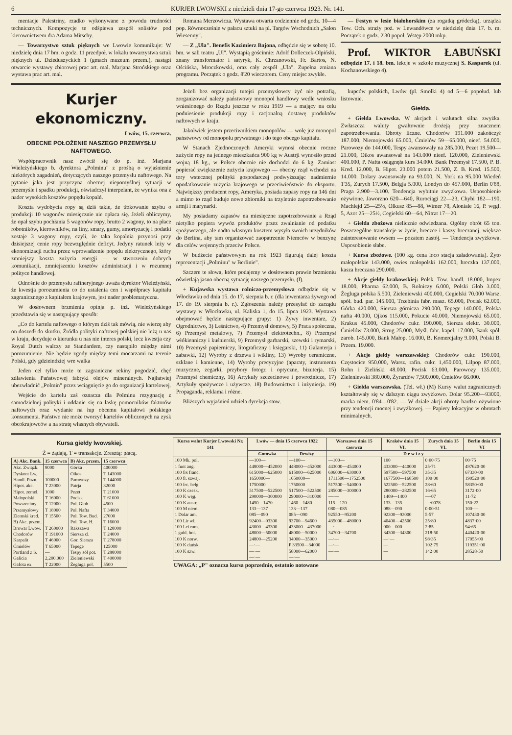6 KURJER LWOWSKI z niedzieli dnia 17-go czerwca 1923. Nr. 141.
mentacje Palestriny, rzadko wykonywane z powodu trudności technicznych. Kompozycje te odśpiewa zespół solistów pod kierownictwem dra Adama Mitschy.
— Towarzystwo sztuk pięknych we Lwowie komunikuje: W niedzielę dnia 17 bm. o godz. 11 przedpoł. w lokalu towarzystwa sztuk pięknych ul. Dzieduszyckich 1 (gmach muzeum przem.), nastąpi otwarcie wystawy zbiorowej prac art. mal. Marjana Strońskiego oraz wystawa prac art. mal.
Romana Merzowicza. Wystawa otwarta codziennie od godz. 10—4 pop. Równocześnie w pałacu sztuki na pl. Targów Wschodnich „Salon Wiesenny".
— Z „Ula". Benefis Kazimierz Bajona, odbędzie się w sobotę 10. bm. w sali teatru „Ul". Wystąpią gościnnie: Adolf Dolleczek-Olpiński, znany transformator i satyryk, K. Chrzanowski, Fr. Bartos, N. Ościńska, Mroczkowski, oraz cały zespół „Ula". Zupełna zmiana programu. Początek o godz. 8'20 wieczorem. Ceny miejsc zwykłe.
— Festyn w lesie białohorskim (za rogatką gródecką), urządza Tow. Och. straży poż. w Lewandówce w niedzielę dnia 17. b. m. Początek o godz. 2'30 popoł. Wstęp 2000 mkp.
Prof. WIKTOR ŁABUŃSKI odbędzie 17. i 18. bm. lekcje w szkole muzycznej S. Kasparek (ul. Kochanowskiego 4).
Kurjer ekonomiczny.
Lwów, 15. czerwca.
OBECNE POŁOŻENIE NASZEGO PRZEMYSŁU NAFTOWEGO.
Współpracownik nasz zwócił się do p. inż. Marjana Wieleżyńskiego b. dyrektora „Polminu" z prośbą o wyjaśnienie niektórych zagadnień, dotyczących naszego przemysłu naftowego. Na pytanie jaka jest przyczyna obecnej niepomyślnej sytuacji w przemyśle i spadku produkcji, oświadczył interpelant, że wynika ona z nader wysokich kosztów popędu kopalń.
Koszta wydobycia ropy są dziś takie, że tłokowanie szybu o produkcji 10 wagonów miesięcznie nie opłaca się. Jeżeli obliczymy, że opał szybu pochłania 5 wagonów ropy, brutto 2 wagony, to na płace robotników, kierowników, na liny, smary, gumy, amortyzację i podatki zostaje 3 wagony ropy, czyli, że taka kopalnia przynosi przy dzisiejszej cenie ropy bezwzględnie deficyt. Jedyny ratunek leży w ekonomizacji ruchu przez wprowadzenie popędu elektrycznego, który zmniejszy koszta zużycia energji — w stworzeniu dobrych komunikacji, zmniejszeniu kosztów administracji i w rozumnej polityce handlowej.
Odnośnie do przemysłu rafineryjnego uważa dyrektor Wieleżyński, że kwestja porozumienia co do ustalenia cen i współpracy kapitału zagranicznego z kapitałem krajowym, jest nader problematyczna.
W dosłownem brzmieniu opinja p. inż. Wieleżyńskiego przedstawia się w następujący sposób:
„Co do kartelu naftowego o którym dziś tak mówią, nie wierzę aby on doszedł do skutku. Źródła polityki naftowej polskiej nie leżą u nas w kraju, decyduje o kierunku u nas nie interes polski, lecz kwestja czy Royal Dutch walczy ze Standardem, czy nastąpiło między nimi porozumienie. Nie będzie zgody między temi mocarzami na terenie Polski, gdy gdzieindziej wre walka
Jeden cel tylko może te zagraniczne rekiny pogodzić, chęć zdławienia Państwowej fabryki olejów mineralnych. Najłatwiej ubezwładnić „Polmin" przez wciągnięcie go do organizacji kartelowej.
Wejście do kartelu zaś oznacza dla Polminu rezygnację z samodzielnej polityki i oddanie się na łaskę pomocników faktorów naftowych oraz wydanie na łup obcemu kapitałowi polskiego konsumenta. Państwo nie może tworzyć kartelów obliczonych na zysk obcokrajowców a na stratę własnych obywateli.
Jeżeli bez organizacji tutejsi przemysłowcy żyć nie potrafią, zorganizować należy państwowy monopol handlowy wedle wniosku wniesionego do Rządu jeszcze w roku 1919 — a mający na celu podniesienie produkcji ropy i racjonalną dostawę produktów naftowych w kraju.
Jakolwiek jestem przeciwnikiem monopolów — wolę już monopol państwowy od monopolu prywatnego i do tego obcego kapitału.
W Stanach Zjednoczonych Ameryki wynosi obecnie roczne zużycie ropy na jednego mieszkańca 900 kg w Austrji wynosiło przed wojną 18 kg., w Polsce obecnie nie dochodzi do 6 kg. Zamiast popierać zwiększenie zużycia krajowego — obecny rząd wchodzi na tory wstecznej polityki gospodarczej podwyższając nadmiernie opodatkowanie zużycia krajowego w przeciwieństwie do eksportu. Największy producent ropy, Ameryka, posiada zapasy ropy na 146 dni a mimo to rząd buduje nowe zbiorniki na trzyletnie zapotrzebowanie armji i marynarki.
My posiadamy zapasów na miesięczne zapotrzebowanie a Rząd nietylko popiera wywóz produktów przez zwalnianie od podatku spożywczego, ale nadto własnym kosztem wysyła swoich urzędników do Berlina, aby tam organizować zaopatrzenie Niemców w benzynę dla celów wojennych przeciw Polsce.
W budżecie państwowym na rok 1923 figurują dalej koszta reprezentacji „Polminu" w Berlinie".
Szczere te słowa, które podajemy w dosłownem prawie brzmieniu oświetlają jasno obecną sytuację naszego przemysłu. (f).
+ Kujawska wystawa rolniczo-przemysłowa odbędzie się w Włocławku od dnia 15. do 17. sierpnia b. r. (dla inwentarza żywego od 17. do 19. sierpnia b. r.). Zgłoszenia należy przesyłać do zarządu wystawy w Włocławku, ul. Kaliska 1, do 15. lipca 1923. Wystawa obejmować będzie następujące grupy: 1) Żywy inwentarz, 2) Ogrodnictwo, 3) Leśnictwo, 4) Przemysł domowy, 5) Praca społeczna, 6) Przemysł metalowy, 7) Przemysł elektrotechn., 8) Przemysł włókienniczy i kuśnierski, 9) Przemysł garbarski, szewski i rymarski, 10) Przemysł papierniczy, litograficzny i księgarski, 11) Galanterja i zabawki, 12) Wyroby z drzewa i wikliny, 13) Wyroby ceramiczne, szklane i kamienne, 14) Wyroby precyzyjne (aparaty, instrumenta muzyczne, zegarki, przybory fotogr. i optyczne, bizuterja. 15) Przemysł chemiczny, 16) Artykuły szczecinowe i powroźnicze, 17) Artykuły spożywcze i używcze. 18) Budownictwo i inżynierja. 19) Propaganda, reklama i różne.
Bliższych wyjaśnień udziela dyrekcja stow.
kupców polskich, Lwów (pl. Smolki 4) od 5—6 popołud. lub listownie.
Giełda.
+ Giełda Lwowska. W akcjach i walutach silna zwyżka. Zwłaszcza waluty gwałtownie drożeją przy znacznem zapotrzebowaniu. Obroty liczne. Chodorów 191.000 zakończył 187.000, Niemojowski 65.000, Ćmielów 59—65.000, nieef. 54.000, Parowozy do 144.000, Tespy awansowały na 285.000, Pezet 19.500—21.000, Oikos awansował na 143.000 nieef. 120.000, Zieleniewski 400.000, P. Nafta osiągnęła kurs 34.000. Bank Przemysł 17.500, P. B. Kred. 12.000, B. Hipot. 23.000 potem 21.500, Z. B. Kred. 15.500, 14.000. Dolary awansowały na 93.000, N. York na 95.000 Wiedeń 1'35, Zurych 17.500, Belgja 5.000, Londyn do 457.000, Berlin 0'88, Praga 2.900—3.100. Tendencja wybitnie zwyżkowa. Usposobienie ożywione. Jaworzno 620—640, Rurociągi 22—23, Chybi 182—190, Machlejd 25—25½, Olkusz 85—88, Wimer 78, Aloniale 16, P. węgl. 5, Azot 25—25½, Cegielski 60—64, Nitrat 17—20.
+ Giełda zbożowa nielicznie odwiedzana. Ogólny obrót 65 ton. Poszczególne transakcje w życie, hreczce i kaszy hreczanej, większe zainteresowanie owsem — pozatem zastój. — Tendencja zwyżkowa. Usposobienie słabe.
+ Kursa zbożowe. (100 kg. cena loco stacja załadowania). Żyto małopolskie 143.000, owies małopolski 162.000, hreczka 137.000, kasza hreczana 290.000.
+ Akcje giełdy krakowskiej: Polsk. Tow. handl. 18.000, Impex 18.000, Pharma 62.000, B. Rolniczy 6.000, Polski Glob 3.000, Żegluga polska 5.500, Zieleniewski 400.000, Cegielski 70.000 Warsz. spół. bud. par. 145.000, Trzebinia fabr. masz. 65.000, Pocisk 62.000, Górka 420.000, Siersza górnicza 290.000, Tepege 140.000, Polska nafta 40.000, Ojkos 115.000, Pokucie 40.000, Niemojowski 65.000, Krakus 45.000, Chodorów cukr. 190.000, Siersza elektr. 30.000, Ćmielów 73.000, Strug 25.000, Myśl. fabr. kapel. 17.000, Bank spół. zarob. 145.000, Bank Małop. 16.000, B. Komercjalny 9.000, Polski B. Przem. 19.000.
+ Akcje giełdy warszawskiej: Chodorów cukr. 190.000, Częstocice 950.000, Warsz. rafin. cukr. 1,450.000, Lilpop 87.000, Rohn i Zieliński 48.000, Pocisk 63.000, Parowozy 135.000, Zieleniewski 380.000, Żyrardów 7,500.000, Ćmielów 66.000.
+ Giełda warszawska. (Tel. wł.) (M) Kursy walut zagranicznych kształtowały się w dalszym ciągu zwyżkowo. Dolar 95.200—93000, marka niem. 0'84—0'82. — W dziale akcji obroty bardzo ożywione przy tendencji mocnej i zwyżkowej. — Papiery lokacyjne w obrotach minimalnych.
Kursa giełdy lwowskiej.
Ż = żądają, T = transakcje. Zresztą: płacą.
| A) Akc. Bank. | 15 czerwca | B) Akc. przem. | 15 czerwca |
| --- | --- | --- | --- |
| Akc. Związk. Dyskont Lw. Handl. Pozn. Hipot. akc. Hipot. zemel. Małopolski Powszechny Przemysłowy Ziemski kred. B) Akc. przem. Browar Lwow. Chodorów Karpalit Ćmielów Portland z S. Galicia Gafota ex | 8000 — 100000 T 23000 1000 T 16000 T 12000 T 18000 T 15500 T 260000 T 191000 T 46000 T 65000 — 2,200.000 T 22000 | Górka Oikos Parowozy Patrja Pezet Pocisk Pol. Glob Pol. Nafta Pol. Tow. Bud. Pol. Tow. H. Rakszawa Siersza cl. Gor. Siersza Tepege Tespy sól pot. Zieleniewski Żegluga pol. | 400000 T 143000 T 144000 32000 T 21000 T 61000 4500 T 34000 27000 T 16000 T 128000 T 24000 T 278000 125000 T 288000 T 400000 5500 |
| Kursa walut Kurjer Lwowski Nr. 141 | Lwów — dnia 15 czerwca 1922 | | Warszawa dnia 15 czerwca | Kraków dnia 15 VI. | Zurych dnia 15 VI. | Berlin dnia 15 VI |
| --- | --- | --- | --- | --- | --- | --- |
| | Gotówka | Dewizy | D e w i z y | | | |
| 100 Mk. pol. 1 funt ang. 100 frs franc. 100 fr. szwaj. 100 frc. belg. 100 K czesk. 100 K węg. 100 K austr. 100 M niem. 1 Dolar am. 100 Lir wł. 100 Lei rum. 1 guld. hol. 100 K norw. 100 K duńsk. 100 K szw. | —100— 448000—452000 615000—625000 1650000—1750000 517500—522500 290000—300000 1450—1470 133—137 085—090 92400—93300 43000—43300 48000—50000 24800—25200 —·— —·— —·— | —100— 448000—452000 615000—625000 1650000—1750000 517500—522500 290000—310000 1460—1480 133—137 085—090 93700—94600 433000—437000 48000—50000 34000—35000 P 33500—34000 58000—62000 —·— | —100— 443000—454000 606000—630000 1711500—1752500 517500—540000 285000—300000 —·— 115—120 080—085 92550—95200 435000—480000 —·— 34700—34700 —·— —·— —·— | 100 433000—440000 597500—597500 1677500—168500 522500—522500 280000—282500 1409—1400 133—135 088—090 92300—93000 40400—42500 000—000 34300—34300 —·— — — | 0·00·75 25·71 35·35 100·00 28·60 16·65 —·07 —·0078 0·00·51 5·57 25·80 2·85 218·50 98·35 102·75 142·00 | 00·75 497620·00 67330·00 190520·00 58350·00 3172·00 11·72 150·22 100·— 107430·00 4837·00 94·65 440420·00 17055·00 119351·00 28528·50 |
UWAGA: „P" oznacza kursa poprzednie, ostatnio notowane